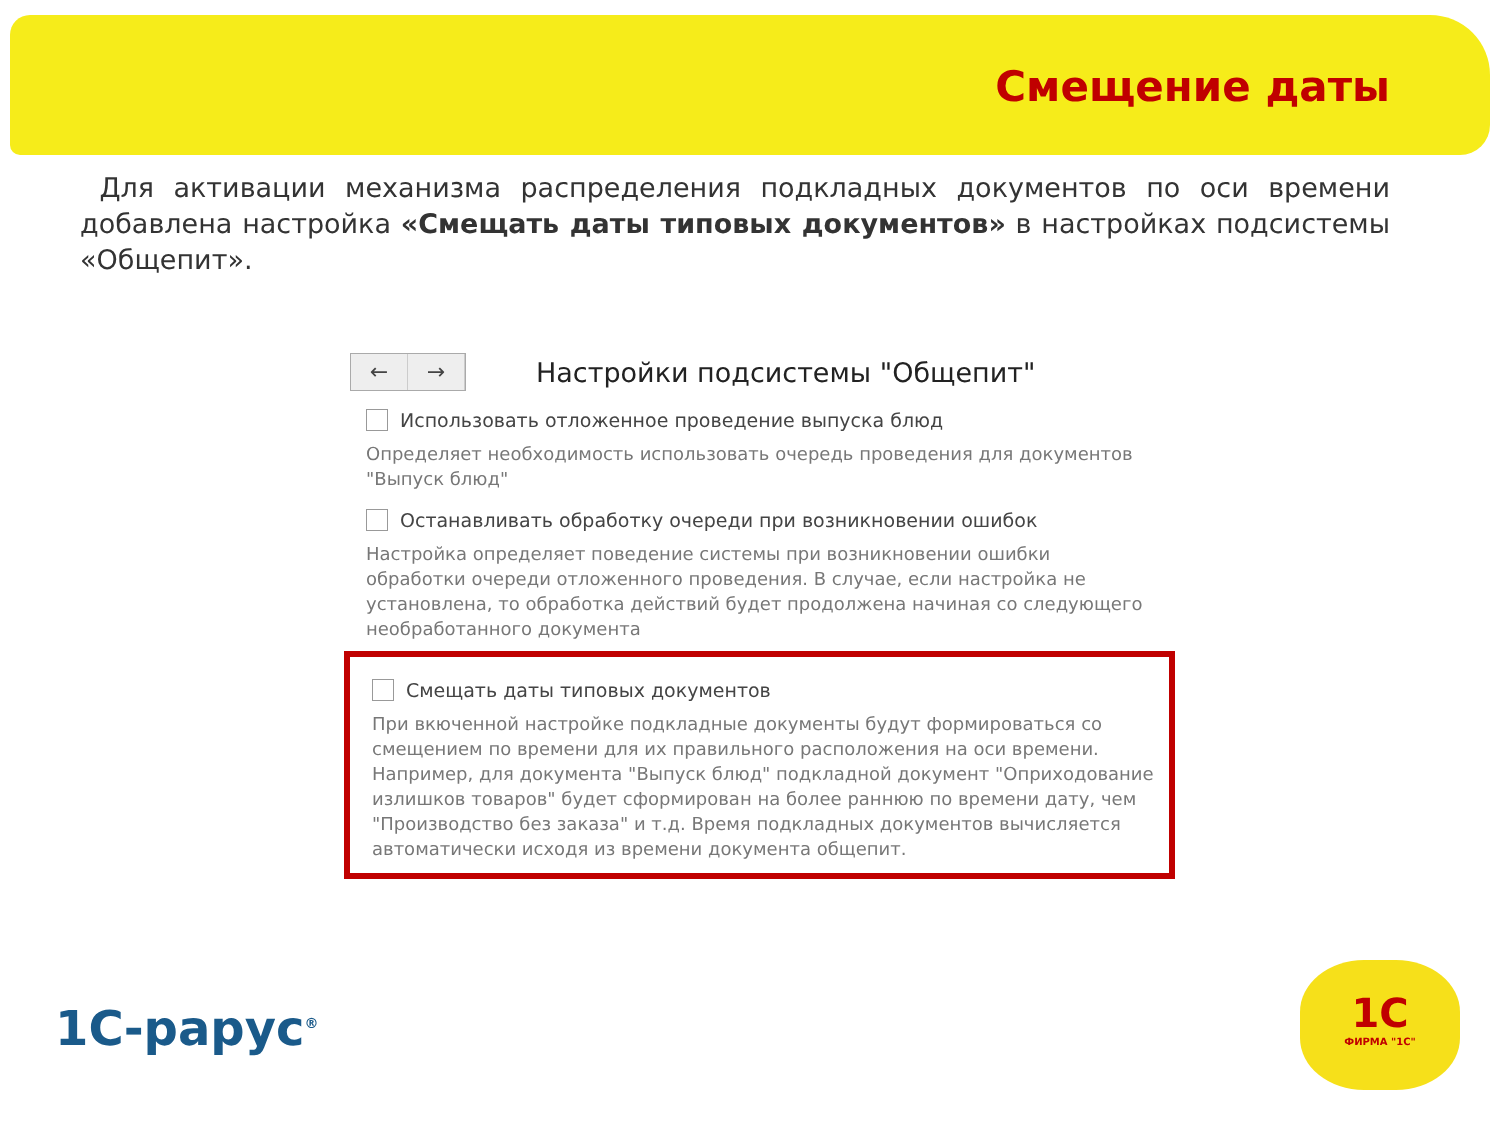Смещение даты
Для активации механизма распределения подкладных документов по оси времени добавлена настройка «Смещать даты типовых документов» в настройках подсистемы «Общепит».
← →
Настройки подсистемы "Общепит"
Использовать отложенное проведение выпуска блюд
Определяет необходимость использовать очередь проведения для документов "Выпуск блюд"
Останавливать обработку очереди при возникновении ошибок
Настройка определяет поведение системы при возникновении ошибки обработки очереди отложенного проведения. В случае, если настройка не установлена, то обработка действий будет продолжена начиная со следующего необработанного документа
Смещать даты типовых документов
При вкюченной настройке подкладные документы будут формироваться со смещением по времени для их правильного расположения на оси времени. Например, для документа "Выпуск блюд" подкладной документ "Оприходование излишков товаров" будет сформирован на более раннюю по времени дату, чем "Производство без заказа" и т.д. Время подкладных документов вычисляется автоматически исходя из времени документа общепит.
1С-рарус<sup>®</sup>
1С
ФИРМА "1С"